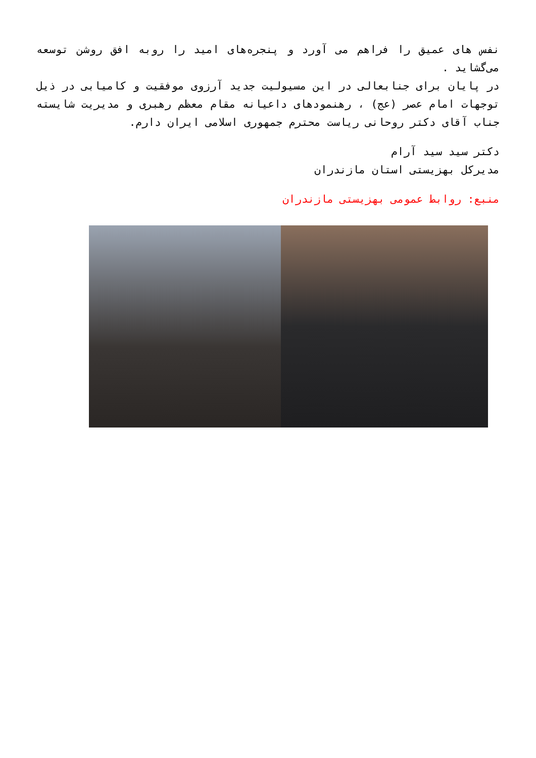نفس های عمیق را فراهم می آورد و پنجره‌های امید را روبه افق روشن توسعه می‌گشاید .
در پایان برای جنابعالی در این مسیولیت جدید آرزوی موفقیت و کامیابی در ذیل توجهات امام عصر (عج) ، رهنمودهای داعیانه مقام معظم رهبری و مدیریت شایسته جناب آقای دکتر روحانی ریاست محترم جمهوری اسلامی ایران دارم.
دکتر سید سید آرام
مدیرکل بهزیستی استان مازندران
منبع: روابط عمومی بهزیستی مازندران